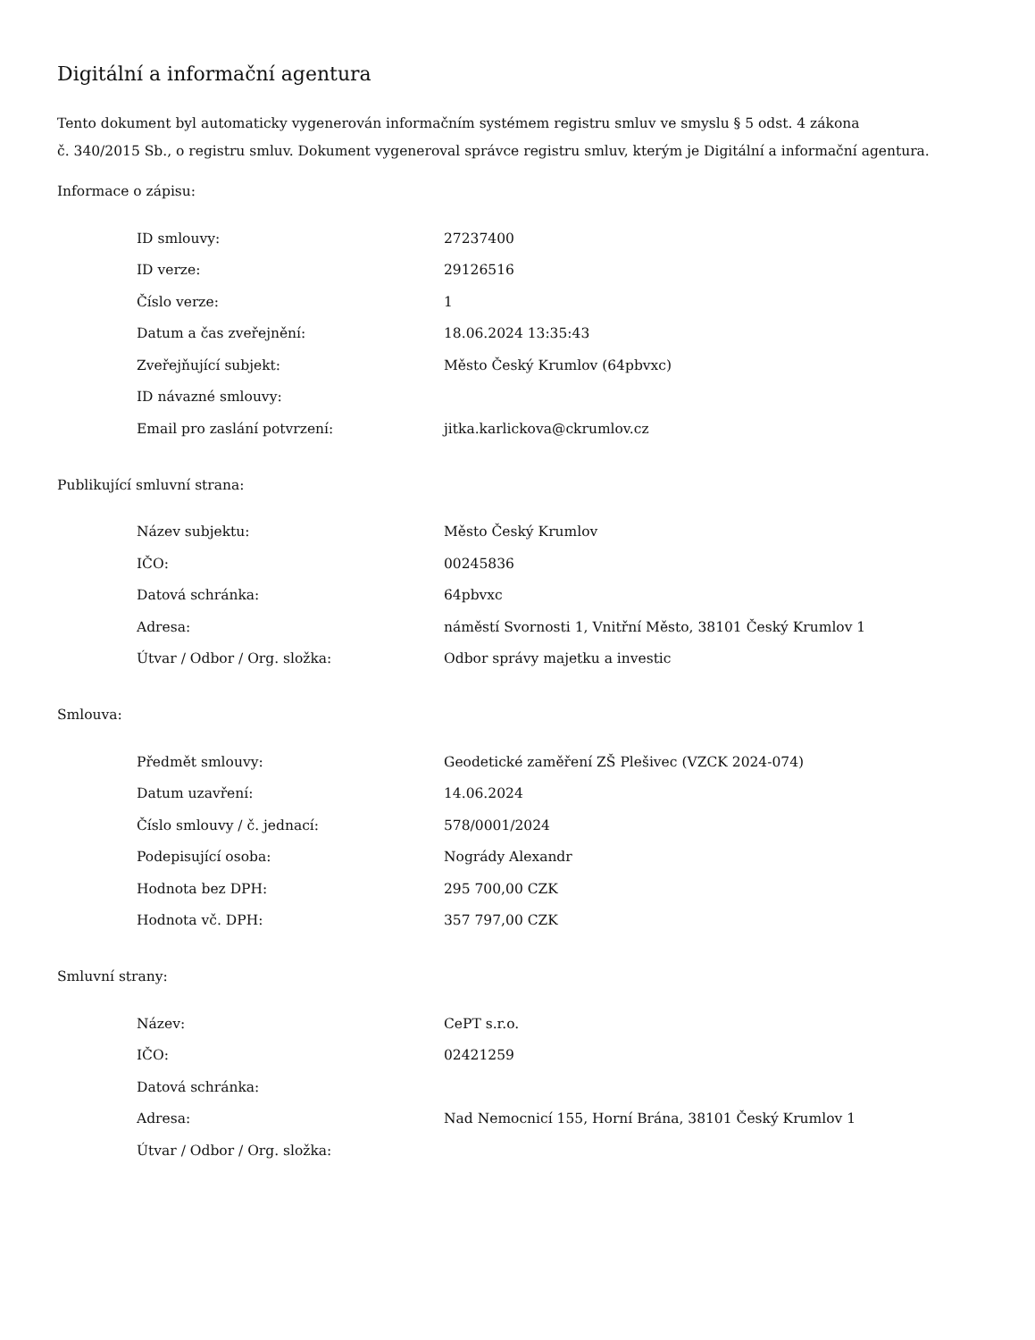Digitální a informační agentura
Tento dokument byl automaticky vygenerován informačním systémem registru smluv ve smyslu § 5 odst. 4 zákona
č. 340/2015 Sb., o registru smluv. Dokument vygeneroval správce registru smluv, kterým je Digitální a informační agentura.
Informace o zápisu:
| ID smlouvy: | 27237400 |
| ID verze: | 29126516 |
| Číslo verze: | 1 |
| Datum a čas zveřejnění: | 18.06.2024 13:35:43 |
| Zveřejňující subjekt: | Město Český Krumlov (64pbvxc) |
| ID návazné smlouvy: | |
| Email pro zaslání potvrzení: | jitka.karlickova@ckrumlov.cz |
Publikující smluvní strana:
| Název subjektu: | Město Český Krumlov |
| IČO: | 00245836 |
| Datová schránka: | 64pbvxc |
| Adresa: | náměstí Svornosti 1, Vnitřní Město, 38101 Český Krumlov 1 |
| Útvar / Odbor / Org. složka: | Odbor správy majetku a investic |
Smlouva:
| Předmět smlouvy: | Geodetické zaměření ZŠ Plešivec (VZCK 2024-074) |
| Datum uzavření: | 14.06.2024 |
| Číslo smlouvy / č. jednací: | 578/0001/2024 |
| Podepisující osoba: | Nogrády Alexandr |
| Hodnota bez DPH: | 295 700,00 CZK |
| Hodnota vč. DPH: | 357 797,00 CZK |
Smluvní strany:
| Název: | CePT s.r.o. |
| IČO: | 02421259 |
| Datová schránka: | |
| Adresa: | Nad Nemocnicí 155, Horní Brána, 38101 Český Krumlov 1 |
| Útvar / Odbor / Org. složka: | |